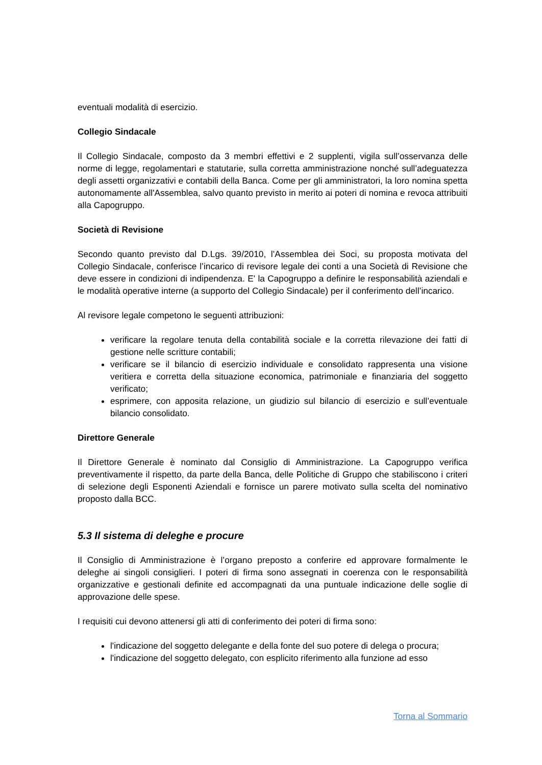eventuali modalità di esercizio.
Collegio Sindacale
Il Collegio Sindacale, composto da 3 membri effettivi e 2 supplenti, vigila sull’osservanza delle norme di legge, regolamentari e statutarie, sulla corretta amministrazione nonché sull’adeguatezza degli assetti organizzativi e contabili della Banca. Come per gli amministratori, la loro nomina spetta autonomamente all'Assemblea, salvo quanto previsto in merito ai poteri di nomina e revoca attribuiti alla Capogruppo.
Società di Revisione
Secondo quanto previsto dal D.Lgs. 39/2010, l’Assemblea dei Soci, su proposta motivata del Collegio Sindacale, conferisce l’incarico di revisore legale dei conti a una Società di Revisione che deve essere in condizioni di indipendenza. E' la Capogruppo a definire le responsabilità aziendali e le modalità operative interne (a supporto del Collegio Sindacale) per il conferimento dell’incarico.
Al revisore legale competono le seguenti attribuzioni:
verificare la regolare tenuta della contabilità sociale e la corretta rilevazione dei fatti di gestione nelle scritture contabili;
verificare se il bilancio di esercizio individuale e consolidato rappresenta una visione veritiera e corretta della situazione economica, patrimoniale e finanziaria del soggetto verificato;
esprimere, con apposita relazione, un giudizio sul bilancio di esercizio e sull’eventuale bilancio consolidato.
Direttore Generale
Il Direttore Generale è nominato dal Consiglio di Amministrazione. La Capogruppo verifica preventivamente il rispetto, da parte della Banca, delle Politiche di Gruppo che stabiliscono i criteri di selezione degli Esponenti Aziendali e fornisce un parere motivato sulla scelta del nominativo proposto dalla BCC.
5.3 Il sistema di deleghe e procure
Il Consiglio di Amministrazione è l’organo preposto a conferire ed approvare formalmente le deleghe ai singoli consiglieri. I poteri di firma sono assegnati in coerenza con le responsabilità organizzative e gestionali definite ed accompagnati da una puntuale indicazione delle soglie di approvazione delle spese.
I requisiti cui devono attenersi gli atti di conferimento dei poteri di firma sono:
l'indicazione del soggetto delegante e della fonte del suo potere di delega o procura;
l'indicazione del soggetto delegato, con esplicito riferimento alla funzione ad esso
Torna al Sommario